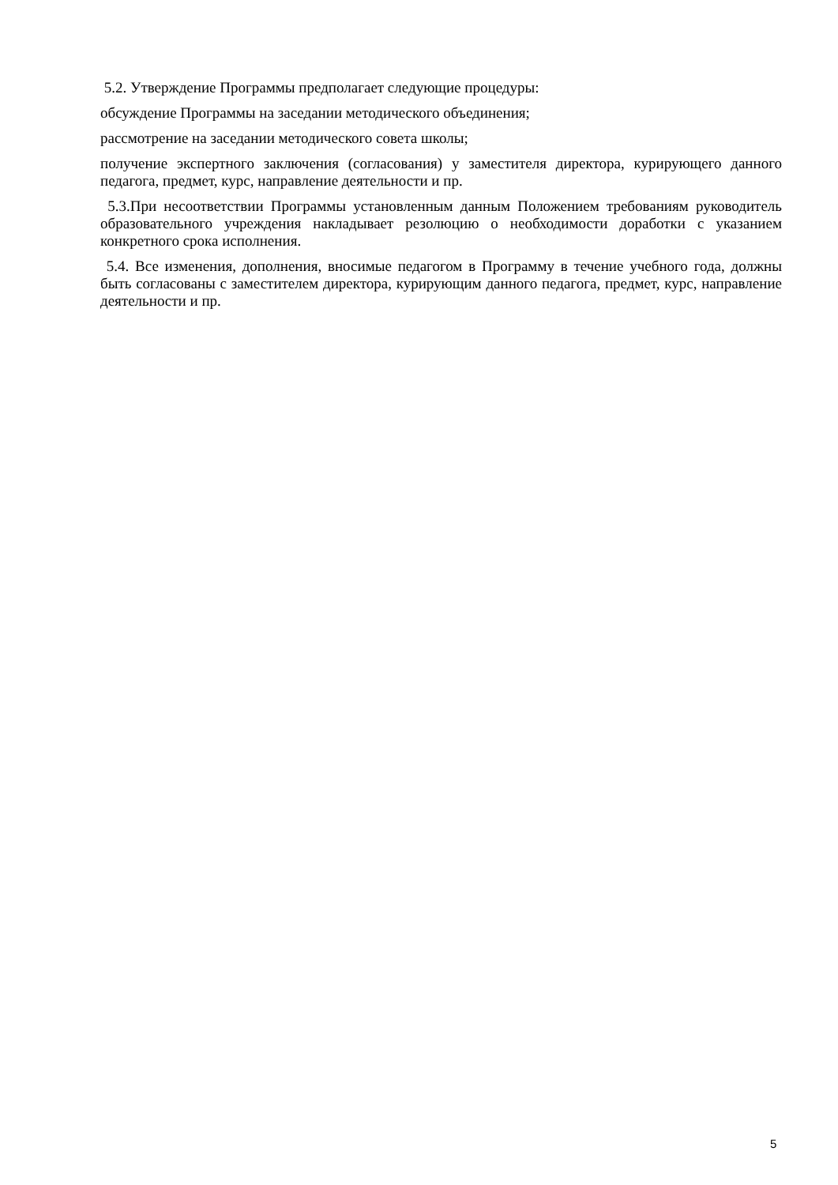5.2. Утверждение Программы предполагает следующие процедуры:
обсуждение Программы на заседании методического объединения;
рассмотрение на заседании методического совета школы;
получение экспертного заключения (согласования) у заместителя директора, курирующего данного педагога, предмет, курс, направление деятельности и пр.
5.3.При несоответствии Программы установленным данным Положением требованиям руководитель образовательного учреждения накладывает резолюцию о необходимости доработки с указанием конкретного срока исполнения.
5.4. Все изменения, дополнения, вносимые педагогом в Программу в течение учебного года, должны быть согласованы с заместителем директора, курирующим данного педагога, предмет, курс, направление деятельности и пр.
5